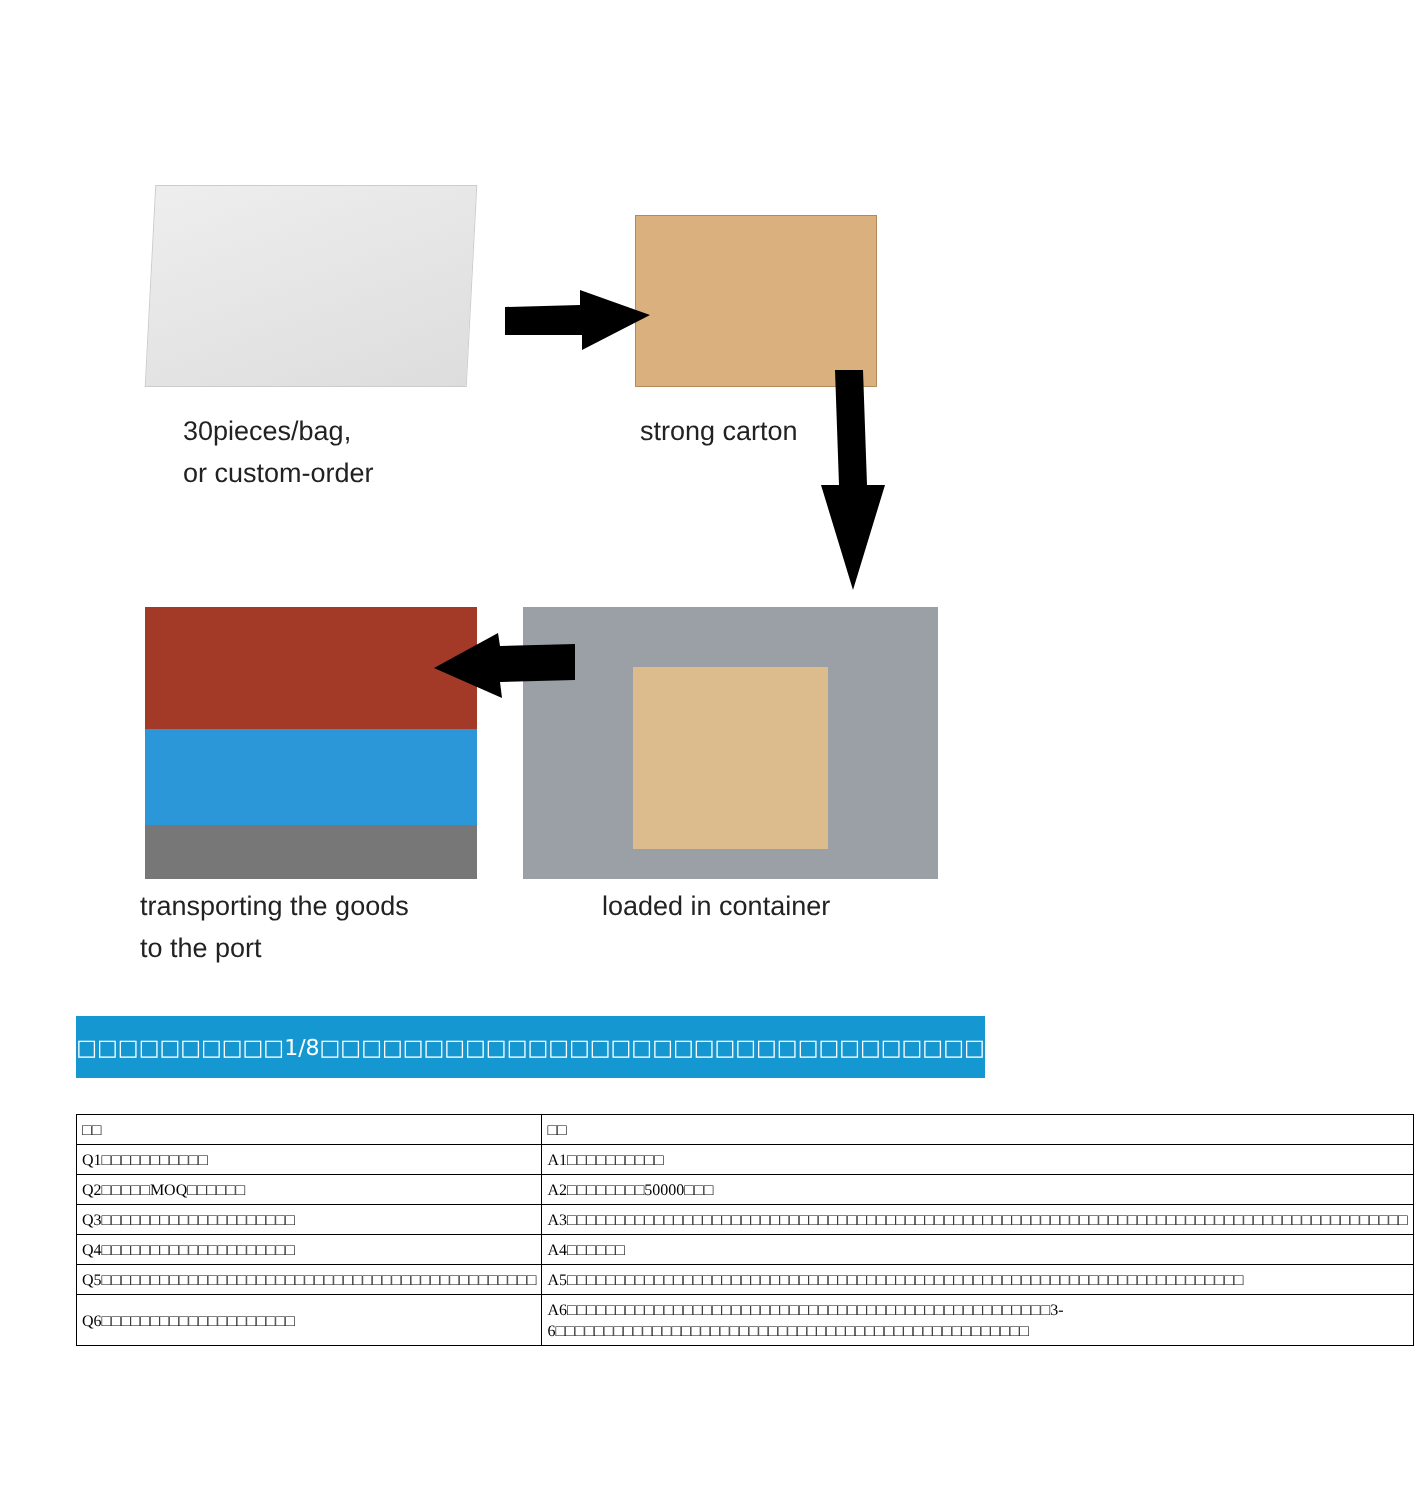30pieces/bag,
or custom-order
strong carton
transporting the goods
to the port
loaded in container
□□□□□□□□□□□□□□□1/8□□□□□□□□□□□□□□□□□□□□□□□□□□□□□□□□□□□□□
| □□ | □□ |
| --- | --- |
| Q1□□□□□□□□□□□ | A1□□□□□□□□□□ |
| Q2□□□□□MOQ□□□□□□ | A2□□□□□□□□50000□□□ |
| Q3□□□□□□□□□□□□□□□□□□□□ | A3□□□□□□□□□□□□□□□□□□□□□□□□□□□□□□□□□□□□□□□□□□□□□□□□□□□□□□□□□□□□□□□□□□□□□□□□□□□□□□□□□□□□□□□ |
| Q4□□□□□□□□□□□□□□□□□□□□ | A4□□□□□□ |
| Q5□□□□□□□□□□□□□□□□□□□□□□□□□□□□□□□□□□□□□□□□□□□□□ | A5□□□□□□□□□□□□□□□□□□□□□□□□□□□□□□□□□□□□□□□□□□□□□□□□□□□□□□□□□□□□□□□□□□□□□□ |
| Q6□□□□□□□□□□□□□□□□□□□□ | A6□□□□□□□□□□□□□□□□□□□□□□□□□□□□□□□□□□□□□□□□□□□□□□□□□□3-6□□□□□□□□□□□□□□□□□□□□□□□□□□□□□□□□□□□□□□□□□□□□□□□□□ |